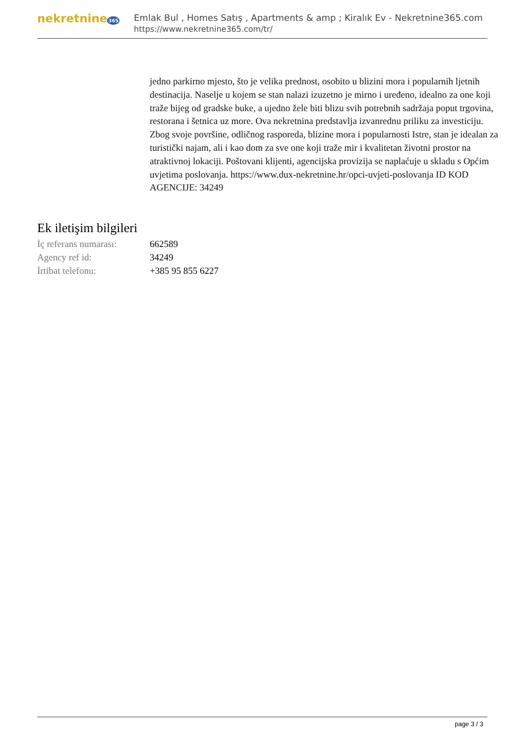nekretnine365
Emlak Bul , Homes Satış , Apartments & amp ; Kiralık Ev - Nekretnine365.com
https://www.nekretnine365.com/tr/
jedno parkirno mjesto, što je velika prednost, osobito u blizini mora i popularnih ljetnih destinacija. Naselje u kojem se stan nalazi izuzetno je mirno i uređeno, idealno za one koji traže bijeg od gradske buke, a ujedno žele biti blizu svih potrebnih sadržaja poput trgovina, restorana i šetnica uz more. Ova nekretnina predstavlja izvanrednu priliku za investiciju. Zbog svoje površine, odličnog rasporeda, blizine mora i popularnosti Istre, stan je idealan za turistički najam, ali i kao dom za sve one koji traže mir i kvalitetan životni prostor na atraktivnoj lokaciji. Poštovani klijenti, agencijska provizija se naplaćuje u skladu s Općim uvjetima poslovanja. https://www.dux-nekretnine.hr/opci-uvjeti-poslovanja ID KOD AGENCIJE: 34249
Ek iletişim bilgileri
| İç referans numarası: | 662589 |
| Agency ref id: | 34249 |
| İrtibat telefonu: | +385 95 855 6227 |
page 3 / 3